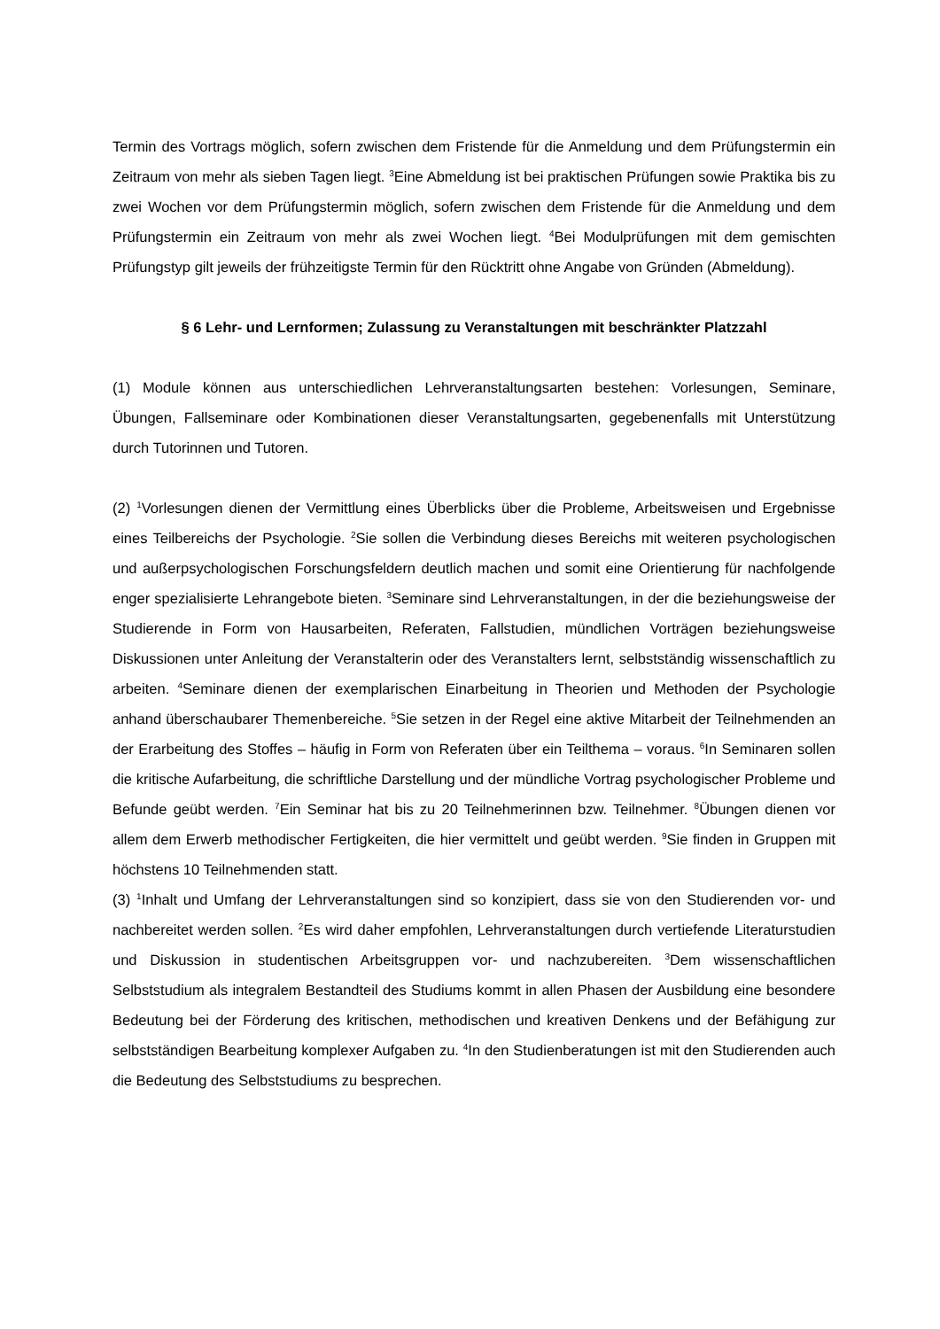Termin des Vortrags möglich, sofern zwischen dem Fristende für die Anmeldung und dem Prüfungstermin ein Zeitraum von mehr als sieben Tagen liegt. <sup>3</sup>Eine Abmeldung ist bei praktischen Prüfungen sowie Praktika bis zu zwei Wochen vor dem Prüfungstermin möglich, sofern zwischen dem Fristende für die Anmeldung und dem Prüfungstermin ein Zeitraum von mehr als zwei Wochen liegt. <sup>4</sup>Bei Modulprüfungen mit dem gemischten Prüfungstyp gilt jeweils der frühzeitigste Termin für den Rücktritt ohne Angabe von Gründen (Abmeldung).
§ 6 Lehr- und Lernformen; Zulassung zu Veranstaltungen mit beschränkter Platzzahl
(1) Module können aus unterschiedlichen Lehrveranstaltungsarten bestehen: Vorlesungen, Seminare, Übungen, Fallseminare oder Kombinationen dieser Veranstaltungsarten, gegebenenfalls mit Unterstützung durch Tutorinnen und Tutoren.
(2) <sup>1</sup>Vorlesungen dienen der Vermittlung eines Überblicks über die Probleme, Arbeitsweisen und Ergebnisse eines Teilbereichs der Psychologie. <sup>2</sup>Sie sollen die Verbindung dieses Bereichs mit weiteren psychologischen und außerpsychologischen Forschungsfeldern deutlich machen und somit eine Orientierung für nachfolgende enger spezialisierte Lehrangebote bieten. <sup>3</sup>Seminare sind Lehrveranstaltungen, in der die beziehungsweise der Studierende in Form von Hausarbeiten, Referaten, Fallstudien, mündlichen Vorträgen beziehungsweise Diskussionen unter Anleitung der Veranstalterin oder des Veranstalters lernt, selbstständig wissenschaftlich zu arbeiten. <sup>4</sup>Seminare dienen der exemplarischen Einarbeitung in Theorien und Methoden der Psychologie anhand überschaubarer Themenbereiche. <sup>5</sup>Sie setzen in der Regel eine aktive Mitarbeit der Teilnehmenden an der Erarbeitung des Stoffes – häufig in Form von Referaten über ein Teilthema – voraus. <sup>6</sup>In Seminaren sollen die kritische Aufarbeitung, die schriftliche Darstellung und der mündliche Vortrag psychologischer Probleme und Befunde geübt werden. <sup>7</sup>Ein Seminar hat bis zu 20 Teilnehmerinnen bzw. Teilnehmer. <sup>8</sup>Übungen dienen vor allem dem Erwerb methodischer Fertigkeiten, die hier vermittelt und geübt werden. <sup>9</sup>Sie finden in Gruppen mit höchstens 10 Teilnehmenden statt.
(3) <sup>1</sup>Inhalt und Umfang der Lehrveranstaltungen sind so konzipiert, dass sie von den Studierenden vor- und nachbereitet werden sollen. <sup>2</sup>Es wird daher empfohlen, Lehrveranstaltungen durch vertiefende Literaturstudien und Diskussion in studentischen Arbeitsgruppen vor- und nachzubereiten. <sup>3</sup>Dem wissenschaftlichen Selbststudium als integralem Bestandteil des Studiums kommt in allen Phasen der Ausbildung eine besondere Bedeutung bei der Förderung des kritischen, methodischen und kreativen Denkens und der Befähigung zur selbstständigen Bearbeitung komplexer Aufgaben zu. <sup>4</sup>In den Studienberatungen ist mit den Studierenden auch die Bedeutung des Selbststudiums zu besprechen.